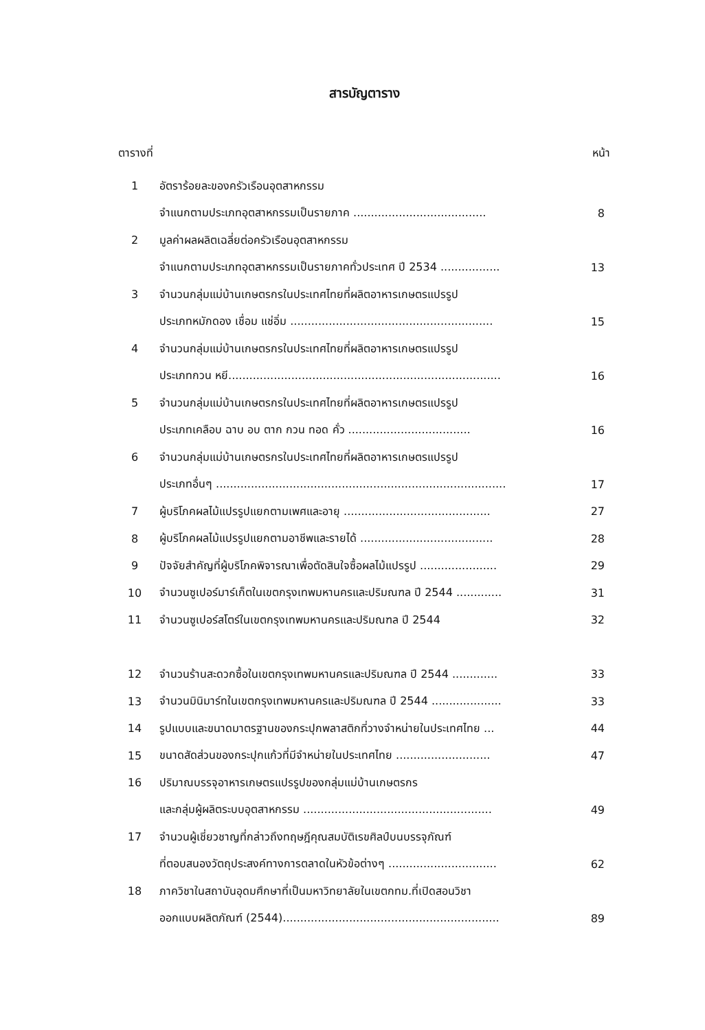สารบัญตาราง
ตารางที่ หน้า
| 1 | อัตราร้อยละของครัวเรือนอุตสาหกรรม | |
| | จำแนกตามประเภทอุตสาหกรรมเป็นรายภาค ...................................... | 8 |
| 2 | มูลค่าผลผลิตเฉลี่ยต่อครัวเรือนอุตสาหกรรม | |
| | จำแนกตามประเภทอุตสาหกรรมเป็นรายภาคทั่วประเทศ ปี 2534 ................. | 13 |
| 3 | จำนวนกลุ่มแม่บ้านเกษตรกรในประเทศไทยที่ผลิตอาหารเกษตรแปรรูป | |
| | ประเภทหมักดอง เชื่อม แช่อิ่ม .......................................................... | 15 |
| 4 | จำนวนกลุ่มแม่บ้านเกษตรกรในประเทศไทยที่ผลิตอาหารเกษตรแปรรูป | |
| | ประเภทกวน หยี.............................................................................. | 16 |
| 5 | จำนวนกลุ่มแม่บ้านเกษตรกรในประเทศไทยที่ผลิตอาหารเกษตรแปรรูป | |
| | ประเภทเคลือบ ฉาบ อบ ตาก กวน ทอด คั่ว ................................... | 16 |
| 6 | จำนวนกลุ่มแม่บ้านเกษตรกรในประเทศไทยที่ผลิตอาหารเกษตรแปรรูป | |
| | ประเภทอื่นๆ ................................................................................... | 17 |
| 7 | ผู้บริโภคผลไม้แปรรูปแยกตามเพศและอายุ .......................................... | 27 |
| 8 | ผู้บริโภคผลไม้แปรรูปแยกตามอาชีพและรายได้ ...................................... | 28 |
| 9 | ปัจจัยสำคัญที่ผู้บริโภคพิจารณาเพื่อตัดสินใจซื้อผลไม้แปรรูป ...................... | 29 |
| 10 | จำนวนซูเปอร์มาร์เก็ตในเขตกรุงเทพมหานครและปริมณฑล ปี 2544 ............. | 31 |
| 11 | จำนวนซูเปอร์สโตร์ในเขตกรุงเทพมหานครและปริมณฑล ปี 2544 | 32 |
| 12 | จำนวนร้านสะดวกซื้อในเขตกรุงเทพมหานครและปริมณฑล ปี 2544 ............. | 33 |
| 13 | จำนวนมินิมาร์ทในเขตกรุงเทพมหานครและปริมณฑล ปี 2544 .................... | 33 |
| 14 | รูปแบบและขนาดมาตรฐานของกระปุกพลาสติกที่วางจำหน่ายในประเทศไทย ... | 44 |
| 15 | ขนาดสัดส่วนของกระปุกแก้วที่มีจำหน่ายในประเทศไทย ........................... | 47 |
| 16 | ปริมาณบรรจุอาหารเกษตรแปรรูปของกลุ่มแม่บ้านเกษตรกร | |
| | และกลุ่มผู้ผลิตระบบอุตสาหกรรม ...................................................... | 49 |
| 17 | จำนวนผู้เชี่ยวชาญที่กล่าวถึงทฤษฎีคุณสมบัติเรขศิลป์บนบรรจุภัณฑ์ | |
| | ที่ตอบสนองวัตถุประสงค์ทางการตลาดในหัวข้อต่างๆ ............................... | 62 |
| 18 | ภาควิชาในสถาบันอุดมศึกษาที่เป็นมหาวิทยาลัยในเขตกทม.ที่เปิดสอนวิชา | |
| | ออกแบบผลิตภัณฑ์ (2544).............................................................. | 89 |